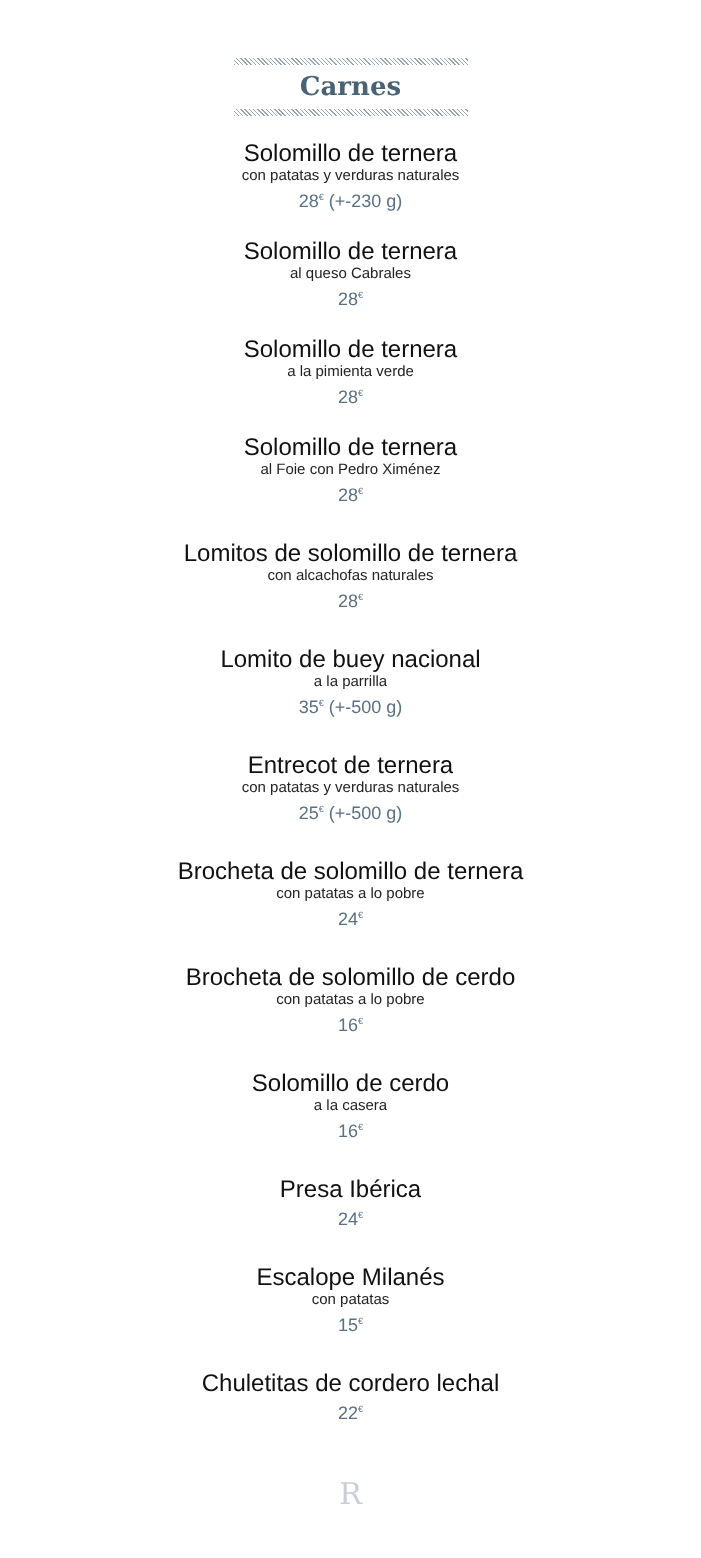Carnes
Solomillo de ternera
con patatas y verduras naturales
28<sup>€</sup> (+-230 g)
Solomillo de ternera
al queso Cabrales
28<sup>€</sup>
Solomillo de ternera
a la pimienta verde
28<sup>€</sup>
Solomillo de ternera
al Foie con Pedro Ximénez
28<sup>€</sup>
Lomitos de solomillo de ternera
con alcachofas naturales
28<sup>€</sup>
Lomito de buey nacional
a la parrilla
35<sup>€</sup> (+-500 g)
Entrecot de ternera
con patatas y verduras naturales
25<sup>€</sup> (+-500 g)
Brocheta de solomillo de ternera
con patatas a lo pobre
24<sup>€</sup>
Brocheta de solomillo de cerdo
con patatas a lo pobre
16<sup>€</sup>
Solomillo de cerdo
a la casera
16<sup>€</sup>
Presa Ibérica
24<sup>€</sup>
Escalope Milanés
con patatas
15<sup>€</sup>
Chuletitas de cordero lechal
22<sup>€</sup>
R